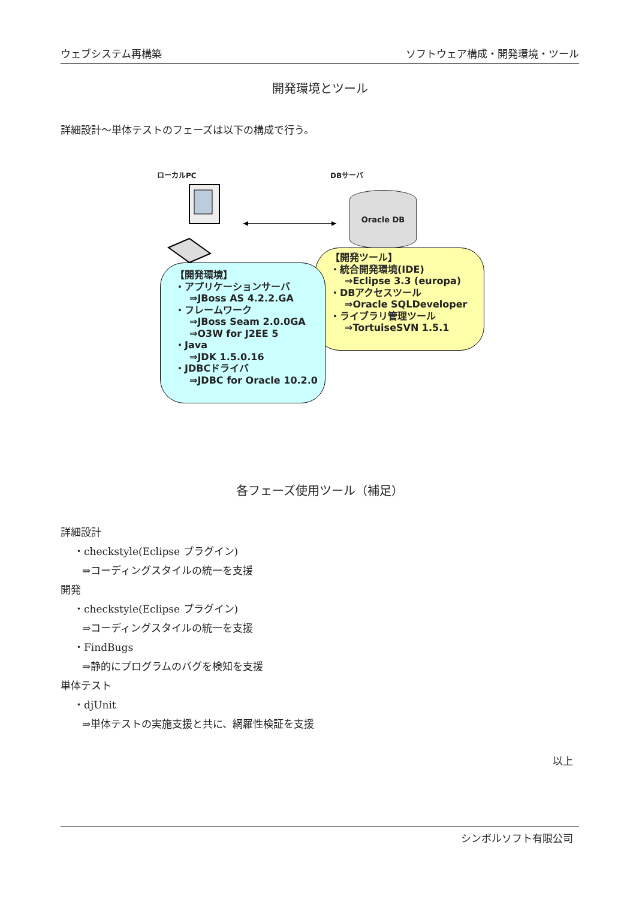ウェブシステム再構築 ソフトウェア構成・開発環境・ツール
開発環境とツール
詳細設計～単体テストのフェーズは以下の構成で行う。
ローカルPC DBサーバ
Oracle DB
【開発ツール】
・統合開発環境(IDE)
⇒Eclipse 3.3 (europa)
・DBアクセスツール
⇒Oracle SQLDeveloper
・ライブラリ管理ツール
⇒TortuiseSVN 1.5.1
【開発環境】
・アプリケーションサーバ
⇒JBoss AS 4.2.2.GA
・フレームワーク
⇒JBoss Seam 2.0.0GA
⇒O3W for J2EE 5
・Java
⇒JDK 1.5.0.16
・JDBCドライバ
⇒JDBC for Oracle 10.2.0
各フェーズ使用ツール（補足）
詳細設計
・checkstyle(Eclipse プラグイン)
⇒コーディングスタイルの統一を支援
開発
・checkstyle(Eclipse プラグイン)
⇒コーディングスタイルの統一を支援
・FindBugs
⇒静的にプログラムのバグを検知を支援
単体テスト
・djUnit
⇒単体テストの実施支援と共に、網羅性検証を支援
以上
シンボルソフト有限公司